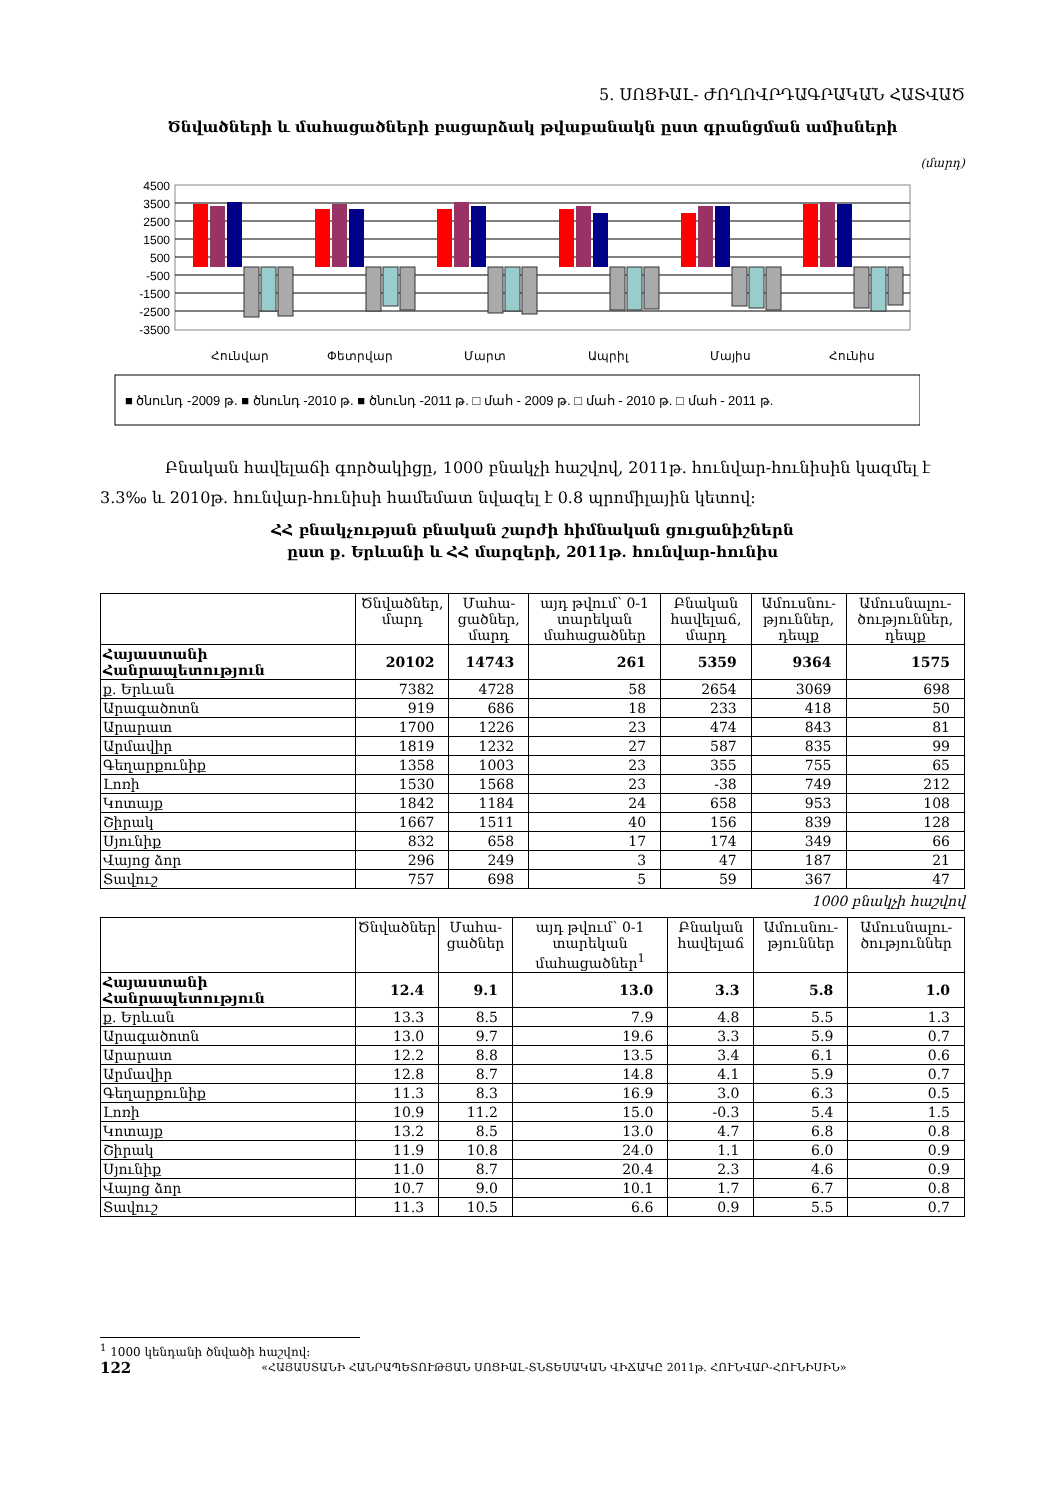5. ՍՈՑԻԱԼ- ԺՈՂՈՎՐԴԱԳՐԱԿԱՆ ՀԱՏՎԱԾ
Ծնվածների և մահացածների բացարձակ թվաքանակն ըստ գրանցման ամիսների
(մարդ)
4500
3500
2500
1500
500
-500
-1500
-2500
-3500
Հունվար
Փետրվար
Մարտ
Ապրիլ
Մայիս
Հունիս
■ ծնունդ -2009 թ. ■ ծնունդ -2010 թ. ■ ծնունդ -2011 թ. □ մահ - 2009 թ. □ մահ - 2010 թ. □ մահ - 2011 թ.
Բնական հավելաճի գործակիցը, 1000 բնակչի հաշվով, 2011թ. հունվար-հունիսին կազմել է 3.3‰ և 2010թ. հունվար-հունիսի համեմատ նվազել է 0.8 պրոմիլային կետով:
ՀՀ բնակչության բնական շարժի հիմնական ցուցանիշներն
ըստ ք. Երևանի և ՀՀ մարզերի, 2011թ. հունվար-հունիս
| | Ծնվածներ, մարդ | Մահա-ցածներ, մարդ | այդ թվում՝ 0-1 տարեկան մահացածներ | Բնական հավելաճ, մարդ | Ամուսնու-թյուններ, դեպք | Ամուսնալու-ծություններ, դեպք |
| --- | --- | --- | --- | --- | --- | --- |
| Հայաստանի Հանրապետություն | 20102 | 14743 | 261 | 5359 | 9364 | 1575 |
| ք. Երևան | 7382 | 4728 | 58 | 2654 | 3069 | 698 |
| Արագածոտն | 919 | 686 | 18 | 233 | 418 | 50 |
| Արարատ | 1700 | 1226 | 23 | 474 | 843 | 81 |
| Արմավիր | 1819 | 1232 | 27 | 587 | 835 | 99 |
| Գեղարքունիք | 1358 | 1003 | 23 | 355 | 755 | 65 |
| Լոռի | 1530 | 1568 | 23 | -38 | 749 | 212 |
| Կոտայք | 1842 | 1184 | 24 | 658 | 953 | 108 |
| Շիրակ | 1667 | 1511 | 40 | 156 | 839 | 128 |
| Սյունիք | 832 | 658 | 17 | 174 | 349 | 66 |
| Վայոց ձոր | 296 | 249 | 3 | 47 | 187 | 21 |
| Տավուշ | 757 | 698 | 5 | 59 | 367 | 47 |
1000 բնակչի հաշվով
| | Ծնվածներ | Մահա-ցածներ | այդ թվում՝ 0-1 տարեկան մահացածներ<sup>1</sup> | Բնական հավելաճ | Ամուսնու-թյուններ | Ամուսնալու-ծություններ |
| --- | --- | --- | --- | --- | --- | --- |
| Հայաստանի Հանրապետություն | 12.4 | 9.1 | 13.0 | 3.3 | 5.8 | 1.0 |
| ք. Երևան | 13.3 | 8.5 | 7.9 | 4.8 | 5.5 | 1.3 |
| Արագածոտն | 13.0 | 9.7 | 19.6 | 3.3 | 5.9 | 0.7 |
| Արարատ | 12.2 | 8.8 | 13.5 | 3.4 | 6.1 | 0.6 |
| Արմավիր | 12.8 | 8.7 | 14.8 | 4.1 | 5.9 | 0.7 |
| Գեղարքունիք | 11.3 | 8.3 | 16.9 | 3.0 | 6.3 | 0.5 |
| Լոռի | 10.9 | 11.2 | 15.0 | -0.3 | 5.4 | 1.5 |
| Կոտայք | 13.2 | 8.5 | 13.0 | 4.7 | 6.8 | 0.8 |
| Շիրակ | 11.9 | 10.8 | 24.0 | 1.1 | 6.0 | 0.9 |
| Սյունիք | 11.0 | 8.7 | 20.4 | 2.3 | 4.6 | 0.9 |
| Վայոց ձոր | 10.7 | 9.0 | 10.1 | 1.7 | 6.7 | 0.8 |
| Տավուշ | 11.3 | 10.5 | 6.6 | 0.9 | 5.5 | 0.7 |
<sup>1</sup> 1000 կենդանի ծնվածի հաշվով:
122 «ՀԱՅԱՍՏԱՆԻ ՀԱՆՐԱՊԵՏՈՒԹՅԱՆ ՍՈՑԻԱԼ-ՏՆՏԵՍԱԿԱՆ ՎԻՃԱԿԸ 2011թ. ՀՈՒՆՎԱՐ-ՀՈՒՆԻՍԻՆ»